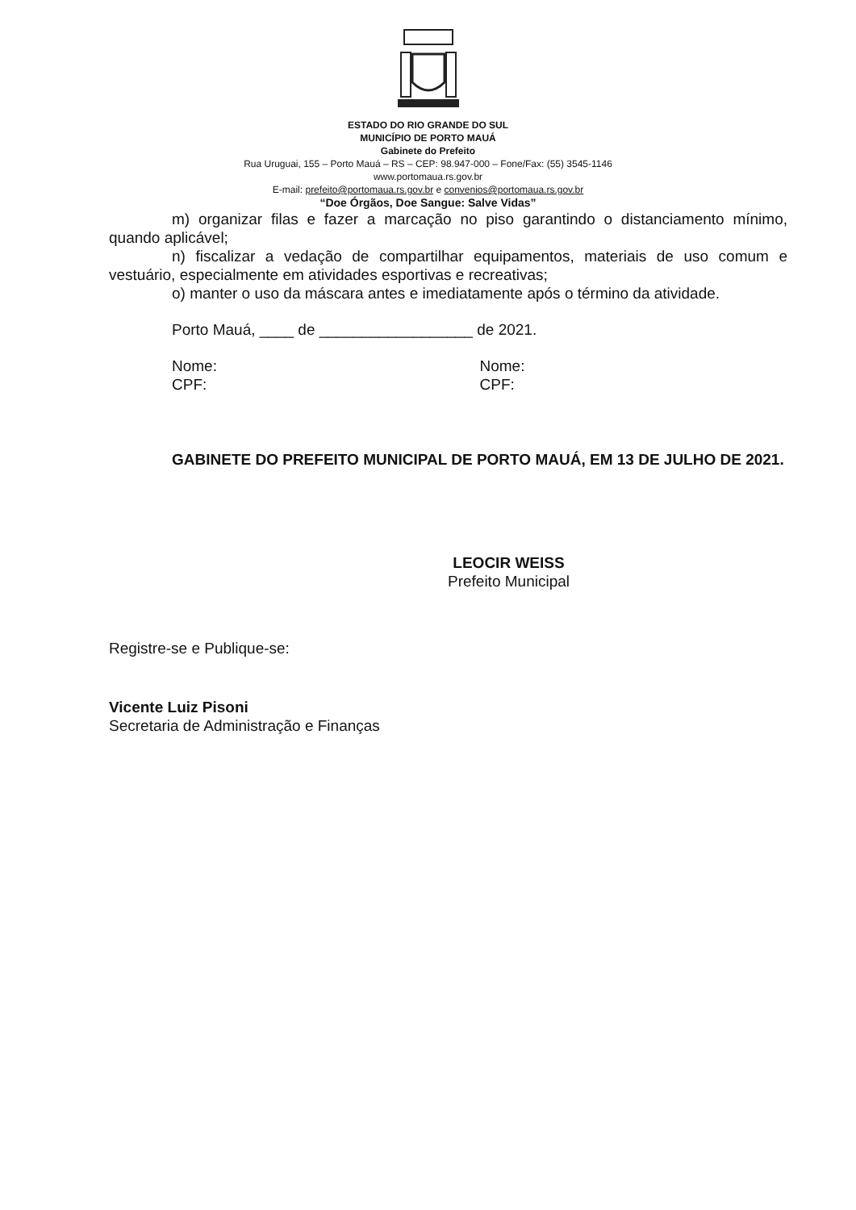ESTADO DO RIO GRANDE DO SUL
MUNICÍPIO DE PORTO MAUÁ
Gabinete do Prefeito
Rua Uruguai, 155 – Porto Mauá – RS – CEP: 98.947-000 – Fone/Fax: (55) 3545-1146
www.portomaua.rs.gov.br
E-mail: prefeito@portomaua.rs.gov.br e convenios@portomaua.rs.gov.br
“Doe Órgãos, Doe Sangue: Salve Vidas”
m) organizar filas e fazer a marcação no piso garantindo o distanciamento mínimo, quando aplicável;
n) fiscalizar a vedação de compartilhar equipamentos, materiais de uso comum e vestuário, especialmente em atividades esportivas e recreativas;
o) manter o uso da máscara antes e imediatamente após o término da atividade.
Porto Mauá, ____ de __________________ de 2021.
Nome:
CPF:
Nome:
CPF:
GABINETE DO PREFEITO MUNICIPAL DE PORTO MAUÁ, EM 13 DE JULHO DE 2021.
LEOCIR WEISS
Prefeito Municipal
Registre-se e Publique-se:
Vicente Luiz Pisoni
Secretaria de Administração e Finanças